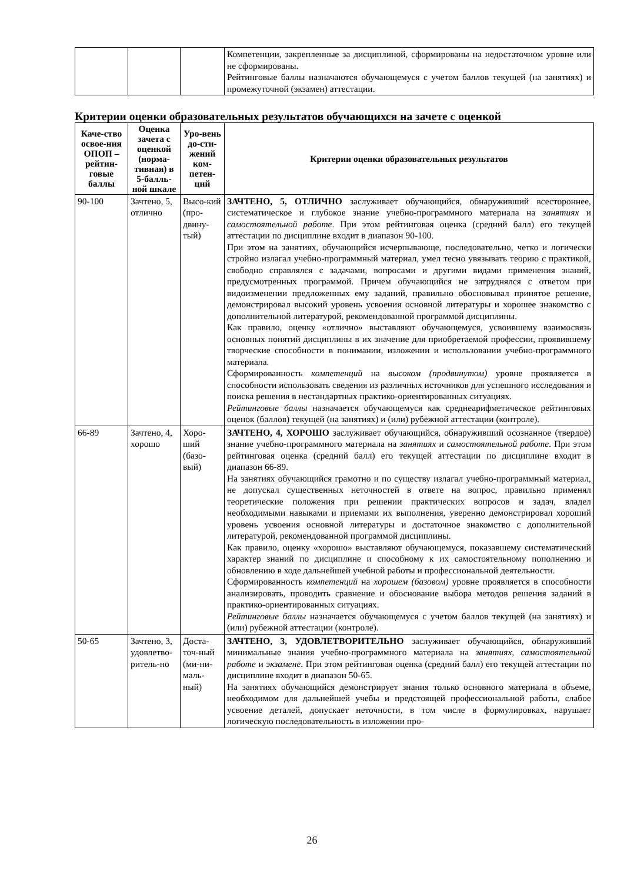| | | | Компетенции, закрепленные за дисциплиной, сформированы на недостаточном уровне или не сформированы. Рейтинговые баллы назначаются обучающемуся с учетом баллов текущей (на занятиях) и промежуточной (экзамен) аттестации. |
Критерии оценки образовательных результатов обучающихся на зачете с оценкой
| Каче-ство освое-ния ОПОП – рейтин-говые баллы | Оценка зачета с оценкой (норма-тивная) в 5-балль-ной шкале | Уро-вень до-сти-жений ком-петен-ций | Критерии оценки образовательных результатов |
| --- | --- | --- | --- |
| 90-100 | Зачтено, 5, отлично | Высо-кий (про-двину-тый) | ЗАЧТЕНО, 5, ОТЛИЧНО заслуживает обучающийся, обнаруживший всестороннее, систематическое и глубокое знание учебно-программного материала на занятиях и самостоятельной работе . При этом рейтинговая оценка (средний балл) его текущей аттестации по дисциплине входит в диапазон 90-100. При этом на занятиях, обучающийся исчерпывающе, последовательно, четко и логически стройно излагал учебно-программный материал, умел тесно увязывать теорию с практикой, свободно справлялся с задачами, вопросами и другими видами применения знаний, предусмотренных программой. Причем обучающийся не затруднялся с ответом при видоизменении предложенных ему заданий, правильно обосновывал принятое решение, демонстрировал высокий уровень усвоения основной литературы и хорошее знакомство с дополнительной литературой, рекомендованной программой дисциплины. Как правило, оценку «отлично» выставляют обучающемуся, усвоившему взаимосвязь основных понятий дисциплины в их значение для приобретаемой профессии, проявившему творческие способности в понимании, изложении и использовании учебно-программного материала. Сформированность компетенций на высоком (продвинутом) уровне проявляется в способности использовать сведения из различных источников для успешного исследования и поиска решения в нестандартных практико-ориентированных ситуациях. Рейтинговые баллы назначается обучающемуся как среднеарифметическое рейтинговых оценок (баллов) текущей (на занятиях) и (или) рубежной аттестации (контроле). |
| 66-89 | Зачтено, 4, хорошо | Хоро-ший (базо-вый) | ЗАЧТЕНО, 4, ХОРОШО заслуживает обучающийся, обнаруживший осознанное (твердое) знание учебно-программного материала на занятиях и самостоятельной работе . При этом рейтинговая оценка (средний балл) его текущей аттестации по дисциплине входит в диапазон 66-89. На занятиях обучающийся грамотно и по существу излагал учебно-программный материал, не допускал существенных неточностей в ответе на вопрос, правильно применял теоретические положения при решении практических вопросов и задач, владел необходимыми навыками и приемами их выполнения, уверенно демонстрировал хороший уровень усвоения основной литературы и достаточное знакомство с дополнительной литературой, рекомендованной программой дисциплины. Как правило, оценку «хорошо» выставляют обучающемуся, показавшему систематический характер знаний по дисциплине и способному к их самостоятельному пополнению и обновлению в ходе дальнейшей учебной работы и профессиональной деятельности. Сформированность компетенций на хорошем (базовом) уровне проявляется в способности анализировать, проводить сравнение и обоснование выбора методов решения заданий в практико-ориентированных ситуациях. Рейтинговые баллы назначается обучающемуся с учетом баллов текущей (на занятиях) и (или) рубежной аттестации (контроле). |
| 50-65 | Зачтено, 3, удовлетво-ритель-но | Доста-точ-ный (ми-ни-маль-ный) | ЗАЧТЕНО, 3, УДОВЛЕТВОРИТЕЛЬНО заслуживает обучающийся, обнаруживший минимальные знания учебно-программного материала на занятиях, самостоятельной работе и экзамене . При этом рейтинговая оценка (средний балл) его текущей аттестации по дисциплине входит в диапазон 50-65. На занятиях обучающийся демонстрирует знания только основного материала в объеме, необходимом для дальнейшей учебы и предстоящей профессиональной работы, слабое усвоение деталей, допускает неточности, в том числе в формулировках, нарушает логическую последовательность в изложении про- |
26